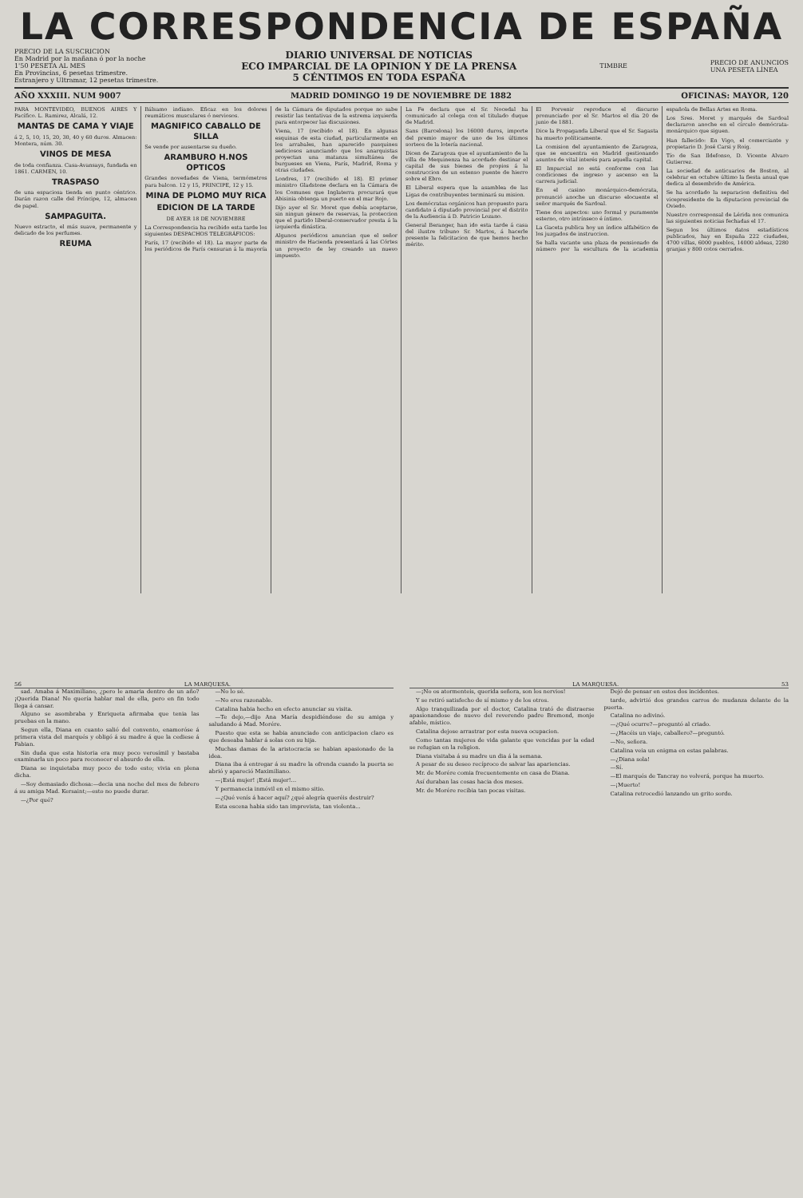LA CORRESPONDENCIA DE ESPAÑA
PRECIO DE LA SUSCRICION
En Madrid por la mañana ó por la noche
1'50 PESETA AL MES
En Provincias, 6 pesetas trimestre.
Estranjero y Ultramar, 12 pesetas trimestre.
DIARIO UNIVERSAL DE NOTICIAS
ECO IMPARCIAL DE LA OPINION Y DE LA PRENSA
5 CÉNTIMOS EN TODA ESPAÑA
TIMBRE
PRECIO DE ANUNCIOS
UNA PESETA LÍNEA
AÑO XXXIII. NUM 9007 MADRID DOMINGO 19 DE NOVIEMBRE DE 1882 OFICINAS: MAYOR, 120
PARA MONTEVIDEO, BUENOS AIRES Y Pacífico. L. Ramirez, Alcalá, 12.
MANTAS DE CAMA Y VIAJE
á 2, 5, 10, 15, 20, 30, 40 y 60 duros. Almacen: Montera, núm. 30.
VINOS DE MESA
de toda confianza. Casa-Avansays, fundada en 1861. CARMEN, 10.
TRASPASO
de una espaciosa tienda en punto céntrico. Darán razon calle del Príncipe, 12, almacen de papel.
SAMPAGUITA.
Nuevo estracto, el más suave, permanente y delicado de los perfumes.
REUMA
Bálsamo indiano. Eficaz en los dolores reumáticos musculares ó nerviosos.
MAGNIFICO CABALLO DE SILLA
Se vende por ausentarse su dueño.
ARAMBURO H.NOS OPTICOS
Grandes novedades de Viena, termómetros para balcon. 12 y 15, PRINCIPE, 12 y 15.
MINA DE PLOMO MUY RICA
EDICION DE LA TARDE
DE AYER 18 DE NOVIEMBRE
La Correspondencia ha recibido esta tarde los siguientes DESPACHOS TELEGRÁFICOS:
París, 17 (recibido el 18). La mayor parte de los periódicos de París censuran á la mayoría de la Cámara de diputados porque no sabe resistir las tentativas de la estrema izquierda para entorpecer las discusiones.
Viena, 17 (recibido el 18). En algunas esquinas de esta ciudad, particularmente en los arrabales, han aparecido pasquines sediciosos anunciando que los anarquistas proyectan una matanza simultánea de burgueses en Viena, París, Madrid, Roma y otras ciudades.
Londres, 17 (recibido el 18). El primer ministro Gladstone declara en la Cámara de los Comunes que Inglaterra procurará que Abisinia obtenga un puerto en el mar Rojo.
Dijo ayer el Sr. Moret que debía aceptarse, sin ningun género de reservas, la proteccion que el partido liberal-conservador presta á la izquierda dinástica.
Algunos periódicos anuncian que el señor ministro de Hacienda presentará á las Córtes un proyecto de ley creando un nuevo impuesto.
La Fe declara que el Sr. Nocedal ha comunicado al colega con el titulado duque de Madrid.
Sans (Barcelona) los 16000 duros, importe del premio mayor de uno de los últimos sorteos de la lotería nacional.
Dicen de Zaragoza que el ayuntamiento de la villa de Mequinenza ha acordado destinar el capital de sus bienes de propios á la construccion de un estenso puente de hierro sobre el Ebro.
El Liberal espera que la asamblea de las Ligas de contribuyentes terminará su mision.
Los demócratas orgánicos han propuesto para candidato á diputado provincial por el distrito de la Audiencia á D. Patricio Lozano.
General Beranger, han ido esta tarde á casa del ilustre tribuno Sr. Martos, á hacerle presente la felicitacion de que hemos hecho mérito.
El Porvenir reproduce el discurso pronunciado por el Sr. Martos el dia 20 de junio de 1881.
Dice la Propaganda Liberal que el Sr. Sagasta ha muerto políticamente.
La comision del ayuntamiento de Zaragoza, que se encuentra en Madrid gestionando asuntos de vital interés para aquella capital.
El Imparcial no está conforme con las condiciones de ingreso y ascenso en la carrera judicial.
En el casino monárquico-demócrata, pronunció anoche un discurso elocuente el señor marqués de Sardoal.
Tiene dos aspectos: uno formal y puramente esterno, otro intrínseco é íntimo.
La Gaceta publica hoy un índice alfabético de los juzgados de instruccion.
Se halla vacante una plaza de pensionado de número por la escultura de la academia española de Bellas Artes en Roma.
Los Sres. Moret y marqués de Sardoal declararon anoche en el círculo demócrata-monárquico que siguen.
Han fallecido: En Vigo, el comerciante y propietario D. José Carsi y Roig.
Tío de San Ildefonso, D. Vicente Alvaro Gutierrez.
La sociedad de anticuarios de Boston, al celebrar en octubre último la fiesta anual que dedica al desembrido de América.
Se ha acordado la separacion definitiva del vicepresidente de la diputacion provincial de Oviedo.
Nuestro corresponsal de Lérida nos comunica las siguientes noticias fechadas el 17.
Segun los últimos datos estadísticos publicados, hay en España 222 ciudades, 4700 villas, 6000 pueblos, 14000 aldeas, 2280 granjas y 800 cotos cerrados.
56 LA MARQUESA.
sad. Amaba á Maximiliano, ¿pero le amaria dentro de un año? ¡Querida Diana! No quería hablar mal de ella, pero en fin todo llega á cansar.
Alguno se asombraba y Enriqueta afirmaba que tenia las pruebas en la mano.
Segun ella, Diana en cuanto salió del convento, enamoróse á primera vista del marqués y obligó á su madre á que la cediese á Fabian.
Sin duda que esta historia era muy poco verosímil y bastaba examinarla un poco para reconocer el absurdo de ella.
Diana se inquietaba muy poco de todo esto; vivia en plena dicha.
—Soy demasiado dichosa:—decia una noche del mes de febrero á su amiga Mad. Kersaint;—esto no puede durar.
—¿Por qué?
—No lo sé.
—No eres razonable.
Catalina habia hecho en efecto anunciar su visita.
—Te dejo,—dijo Ana María despidiéndose de su amiga y saludando á Mad. Morére.
Puesto que esta se habia anunciado con anticipacion claro es que deseaba hablar á solas con su hija.
Muchas damas de la aristocracia se habian apasionado de la idea.
Diana iba á entregar á su madre la ofrenda cuando la puerta se abrió y apareció Maximiliano.
—¡Está mujer! ¡Está mujer!...
Y permanecia inmóvil en el mismo sitio.
—¿Qué venís á hacer aquí? ¿qué alegría queréis destruir?
Esta escena habia sido tan imprevista, tan violenta...
LA MARQUESA. 53
—¡No os atormenteis, querida señora, son los nervios!
Y se retiró satisfecho de sí mismo y de los otros.
Algo tranquilizada por el doctor, Catalina trató de distraerse apasionandose de nuevo del reverendo padre Bremond, monje afable, místico.
Catalina dejose arrastrar por esta nueva ocupacion.
Como tantas mujeres de vida galante que vencidas por la edad se refugian en la religion.
Diana visitaba á su madre un dia á la semana.
A pesar de su deseo recíproco de salvar las apariencias.
Mr. de Morére comia frecuentemente en casa de Diana.
Así duraban las cosas hacia dos meses.
Mr. de Morére recibia tan pocas visitas.
Dejó de pensar en estos dos incidentes.
tarde, advirtió dos grandes carros de mudanza delante de la puerta.
Catalina no adivinó.
—¿Qué ocurre?—preguntó al criado.
—¿Hacéis un viaje, caballero?—preguntó.
—No, señora.
Catalina veia un enigma en estas palabras.
—¿Diana sola!
—Sí.
—El marqués de Tancray no volverá, porque ha muerto.
—¡Muerto!
Catalina retrocedió lanzando un grito sordo.